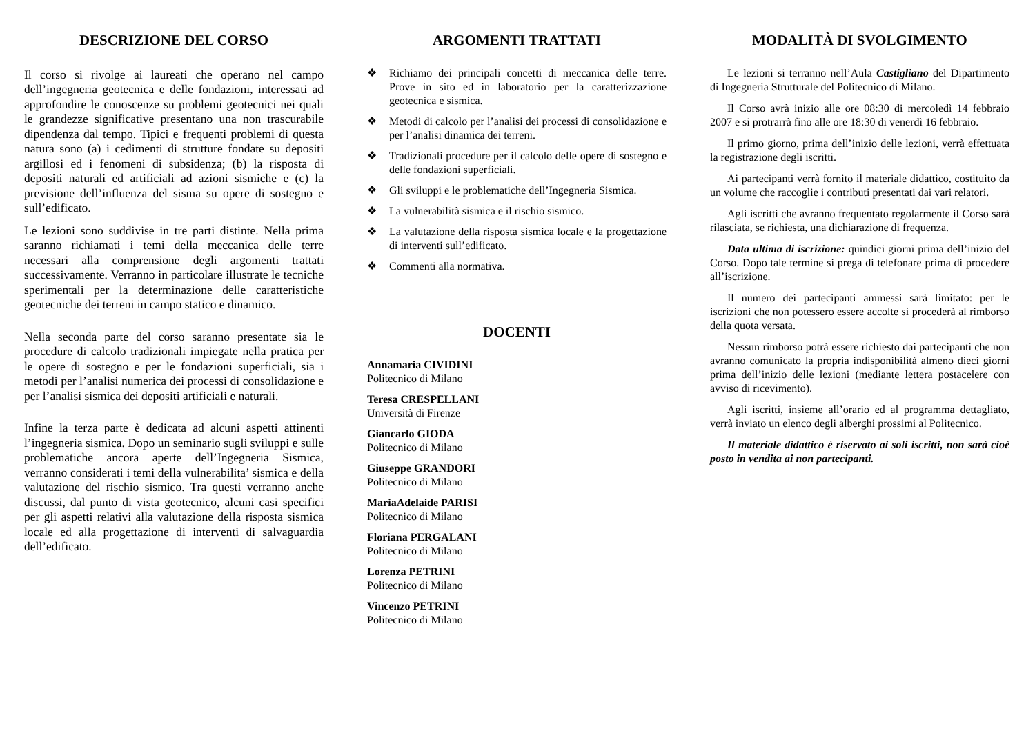DESCRIZIONE DEL CORSO
Il corso si rivolge ai laureati che operano nel campo dell’ingegneria geotecnica e delle fondazioni, interessati ad approfondire le conoscenze su problemi geotecnici nei quali le grandezze significative presentano una non trascurabile dipendenza dal tempo. Tipici e frequenti problemi di questa natura sono (a) i cedimenti di strutture fondate su depositi argillosi ed i fenomeni di subsidenza; (b) la risposta di depositi naturali ed artificiali ad azioni sismiche e (c) la previsione dell’influenza del sisma su opere di sostegno e sull’edificato.
Le lezioni sono suddivise in tre parti distinte. Nella prima saranno richiamati i temi della meccanica delle terre necessari alla comprensione degli argomenti trattati successivamente. Verranno in particolare illustrate le tecniche sperimentali per la determinazione delle caratteristiche geotecniche dei terreni in campo statico e dinamico.
Nella seconda parte del corso saranno presentate sia le procedure di calcolo tradizionali impiegate nella pratica per le opere di sostegno e per le fondazioni superficiali, sia i metodi per l’analisi numerica dei processi di consolidazione e per l’analisi sismica dei depositi artificiali e naturali.
Infine la terza parte è dedicata ad alcuni aspetti attinenti l’ingegneria sismica. Dopo un seminario sugli sviluppi e sulle problematiche ancora aperte dell’Ingegneria Sismica, verranno considerati i temi della vulnerabilita’ sismica e della valutazione del rischio sismico. Tra questi verranno anche discussi, dal punto di vista geotecnico, alcuni casi specifici per gli aspetti relativi alla valutazione della risposta sismica locale ed alla progettazione di interventi di salvaguardia dell’edificato.
ARGOMENTI TRATTATI
❖ Richiamo dei principali concetti di meccanica delle terre. Prove in sito ed in laboratorio per la caratterizzazione geotecnica e sismica.
❖ Metodi di calcolo per l’analisi dei processi di consolidazione e per l’analisi dinamica dei terreni.
❖ Tradizionali procedure per il calcolo delle opere di sostegno e delle fondazioni superficiali.
❖ Gli sviluppi e le problematiche dell’Ingegneria Sismica.
❖ La vulnerabilità sismica e il rischio sismico.
❖ La valutazione della risposta sismica locale e la progettazione di interventi sull’edificato.
❖ Commenti alla normativa.
DOCENTI
Annamaria CIVIDINI
Politecnico di Milano
Teresa CRESPELLANI
Università di Firenze
Giancarlo GIODA
Politecnico di Milano
Giuseppe GRANDORI
Politecnico di Milano
MariaAdelaide PARISI
Politecnico di Milano
Floriana PERGALANI
Politecnico di Milano
Lorenza PETRINI
Politecnico di Milano
Vincenzo PETRINI
Politecnico di Milano
MODALITÀ DI SVOLGIMENTO
Le lezioni si terranno nell’Aula Castigliano del Dipartimento di Ingegneria Strutturale del Politecnico di Milano.
Il Corso avrà inizio alle ore 08:30 di mercoledì 14 febbraio 2007 e si protrarrà fino alle ore 18:30 di venerdì 16 febbraio.
Il primo giorno, prima dell’inizio delle lezioni, verrà effettuata la registrazione degli iscritti.
Ai partecipanti verrà fornito il materiale didattico, costituito da un volume che raccoglie i contributi presentati dai vari relatori.
Agli iscritti che avranno frequentato regolarmente il Corso sarà rilasciata, se richiesta, una dichiarazione di frequenza.
Data ultima di iscrizione: quindici giorni prima dell’inizio del Corso. Dopo tale termine si prega di telefonare prima di procedere all’iscrizione.
Il numero dei partecipanti ammessi sarà limitato: per le iscrizioni che non potessero essere accolte si procederà al rimborso della quota versata.
Nessun rimborso potrà essere richiesto dai partecipanti che non avranno comunicato la propria indisponibilità almeno dieci giorni prima dell’inizio delle lezioni (mediante lettera postacelere con avviso di ricevimento).
Agli iscritti, insieme all’orario ed al programma dettagliato, verrà inviato un elenco degli alberghi prossimi al Politecnico.
Il materiale didattico è riservato ai soli iscritti, non sarà cioè posto in vendita ai non partecipanti.